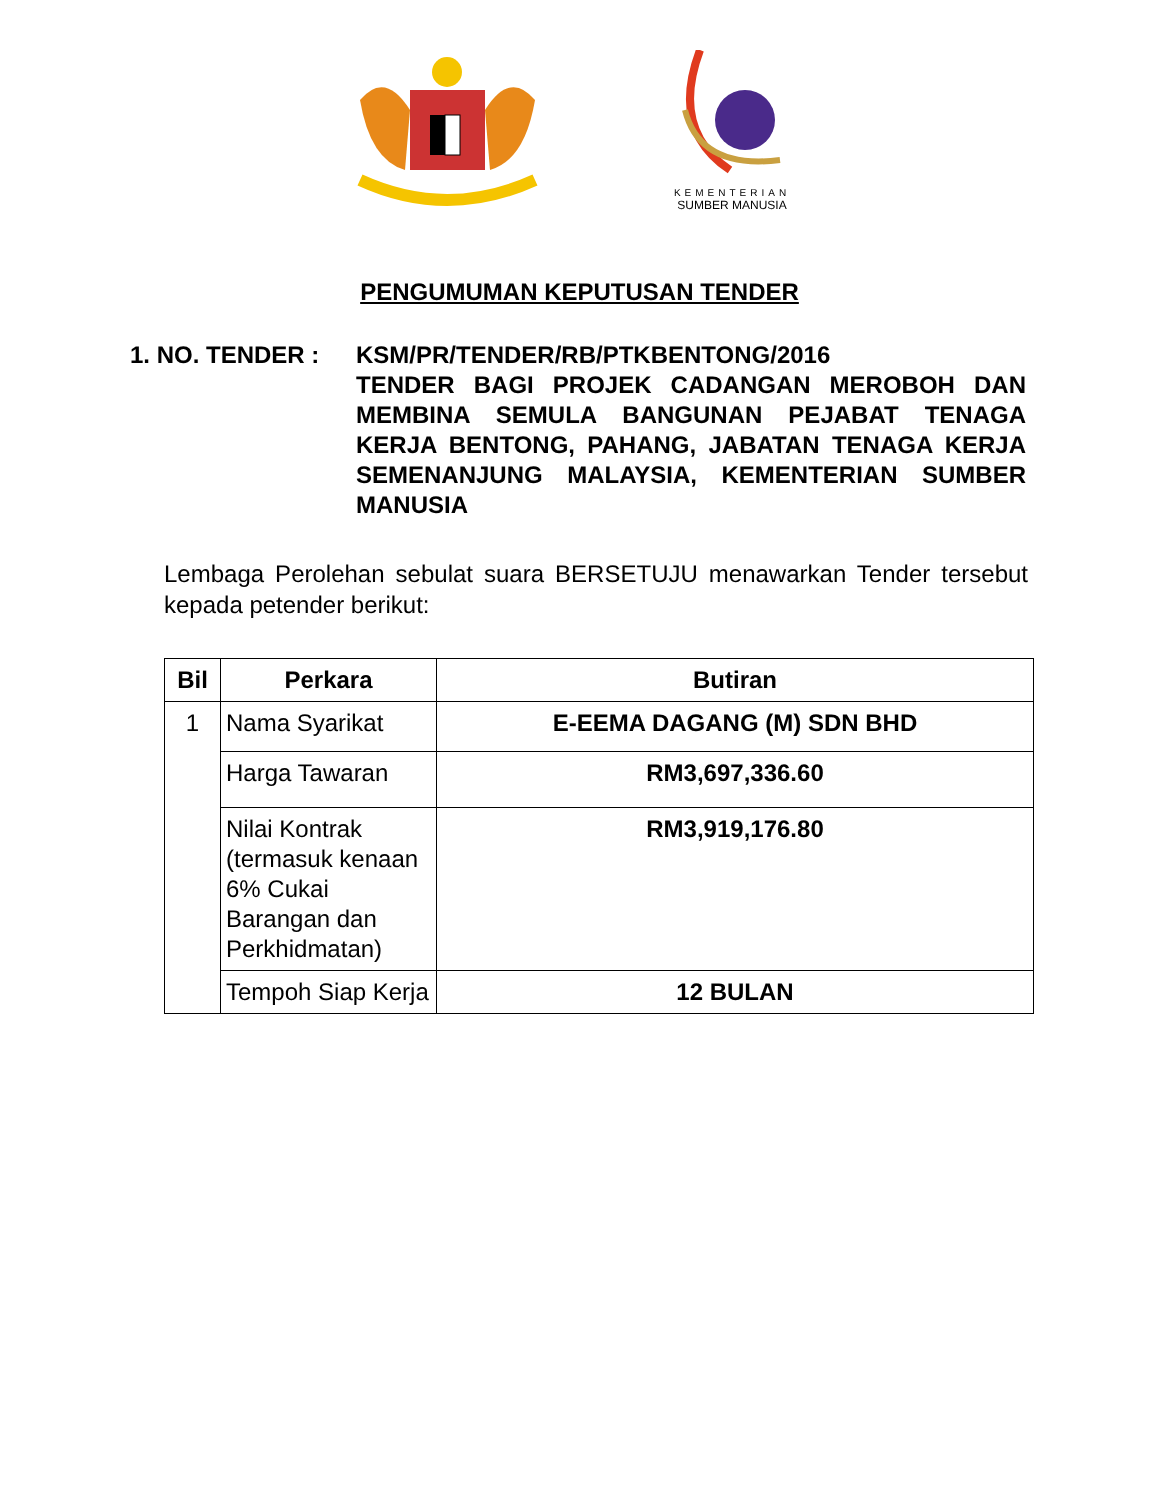KEMENTERIAN
SUMBER MANUSIA
PENGUMUMAN KEPUTUSAN TENDER
1. NO. TENDER : KSM/PR/TENDER/RB/PTKBENTONG/2016
TENDER BAGI PROJEK CADANGAN MEROBOH DAN MEMBINA SEMULA BANGUNAN PEJABAT TENAGA KERJA BENTONG, PAHANG, JABATAN TENAGA KERJA SEMENANJUNG MALAYSIA, KEMENTERIAN SUMBER MANUSIA
Lembaga Perolehan sebulat suara BERSETUJU menawarkan Tender tersebut kepada petender berikut:
| Bil | Perkara | Butiran |
| --- | --- | --- |
| 1 | Nama Syarikat | E-EEMA DAGANG (M) SDN BHD |
| | Harga Tawaran | RM3,697,336.60 |
| | Nilai Kontrak (termasuk kenaan 6% Cukai Barangan dan Perkhidmatan) | RM3,919,176.80 |
| | Tempoh Siap Kerja | 12 BULAN |